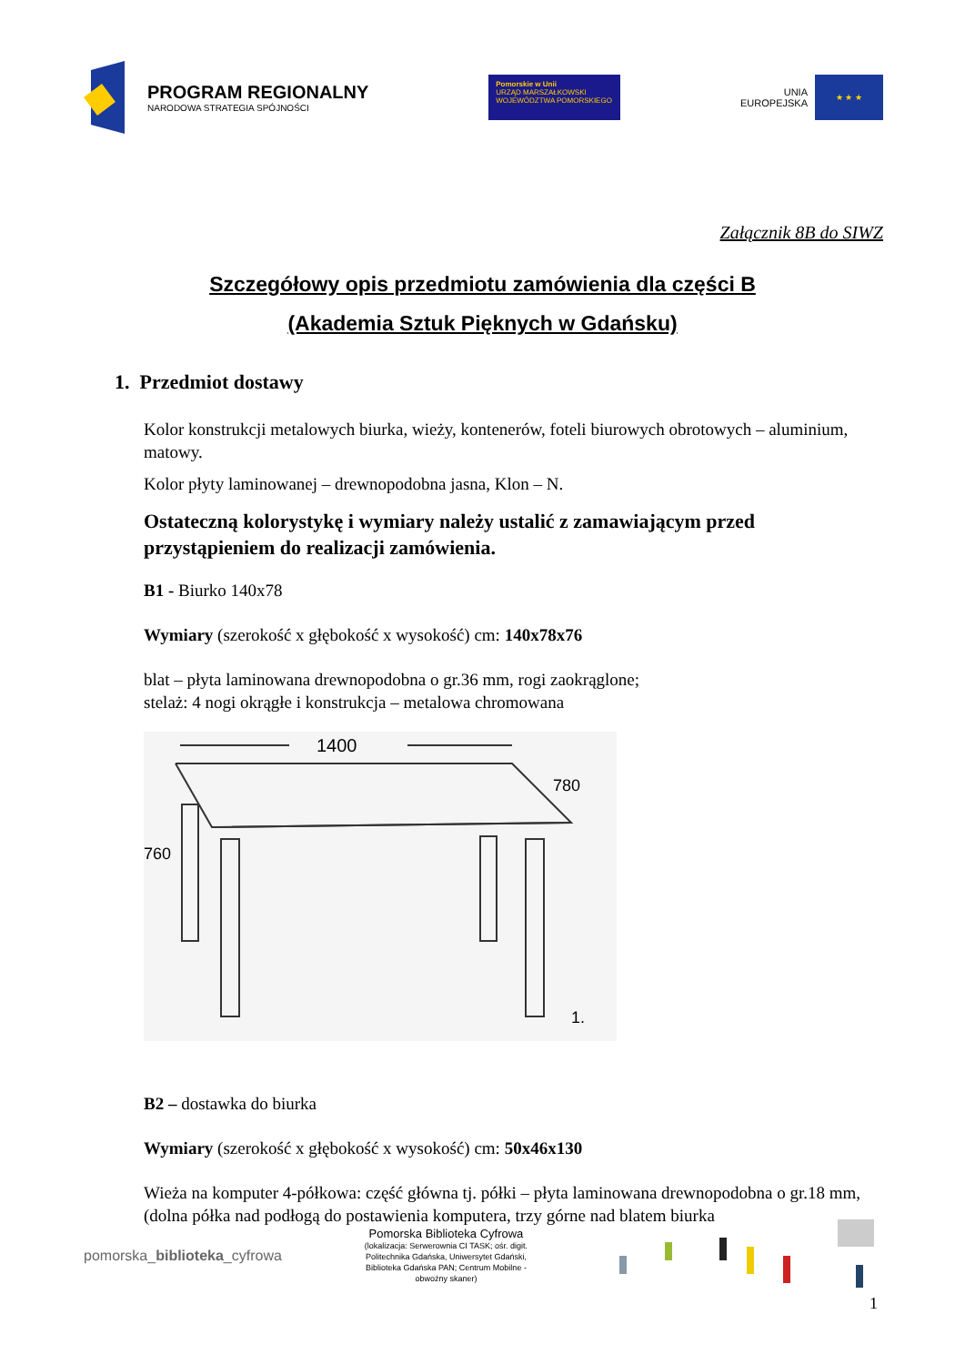PROGRAM REGIONALNY
NARODOWA STRATEGIA SPÓJNOŚCI
Pomorskie w Unii
URZĄD MARSZAŁKOWSKI
WOJEWÓDZTWA POMORSKIEGO
UNIA
EUROPEJSKA
★ ★ ★
Załącznik 8B do SIWZ
Szczegółowy opis przedmiotu zamówienia dla części B
(Akademia Sztuk Pięknych w Gdańsku)
1. Przedmiot dostawy
Kolor konstrukcji metalowych biurka, wieży, kontenerów, foteli biurowych obrotowych – aluminium, matowy.
Kolor płyty laminowanej – drewnopodobna jasna, Klon – N.
Ostateczną kolorystykę i wymiary należy ustalić z zamawiającym przed przystąpieniem do realizacji zamówienia.
B1 - Biurko 140x78
Wymiary (szerokość x głębokość x wysokość) cm: 140x78x76
blat – płyta laminowana drewnopodobna o gr.36 mm, rogi zaokrąglone;
stelaż: 4 nogi okrągłe i konstrukcja – metalowa chromowana
1400
780
760
1.
B2 – dostawka do biurka
Wymiary (szerokość x głębokość x wysokość) cm: 50x46x130
Wieża na komputer 4-półkowa: część główna tj. półki – płyta laminowana drewnopodobna o gr.18 mm, (dolna półka nad podłogą do postawienia komputera, trzy górne nad blatem biurka
pomorska_biblioteka_cyfrowa
Pomorska Biblioteka Cyfrowa
(lokalizacja: Serwerownia CI TASK; ośr. digit.
Politechnika Gdańska, Uniwersytet Gdański,
Biblioteka Gdańska PAN; Centrum Mobilne -
obwoźny skaner)
1